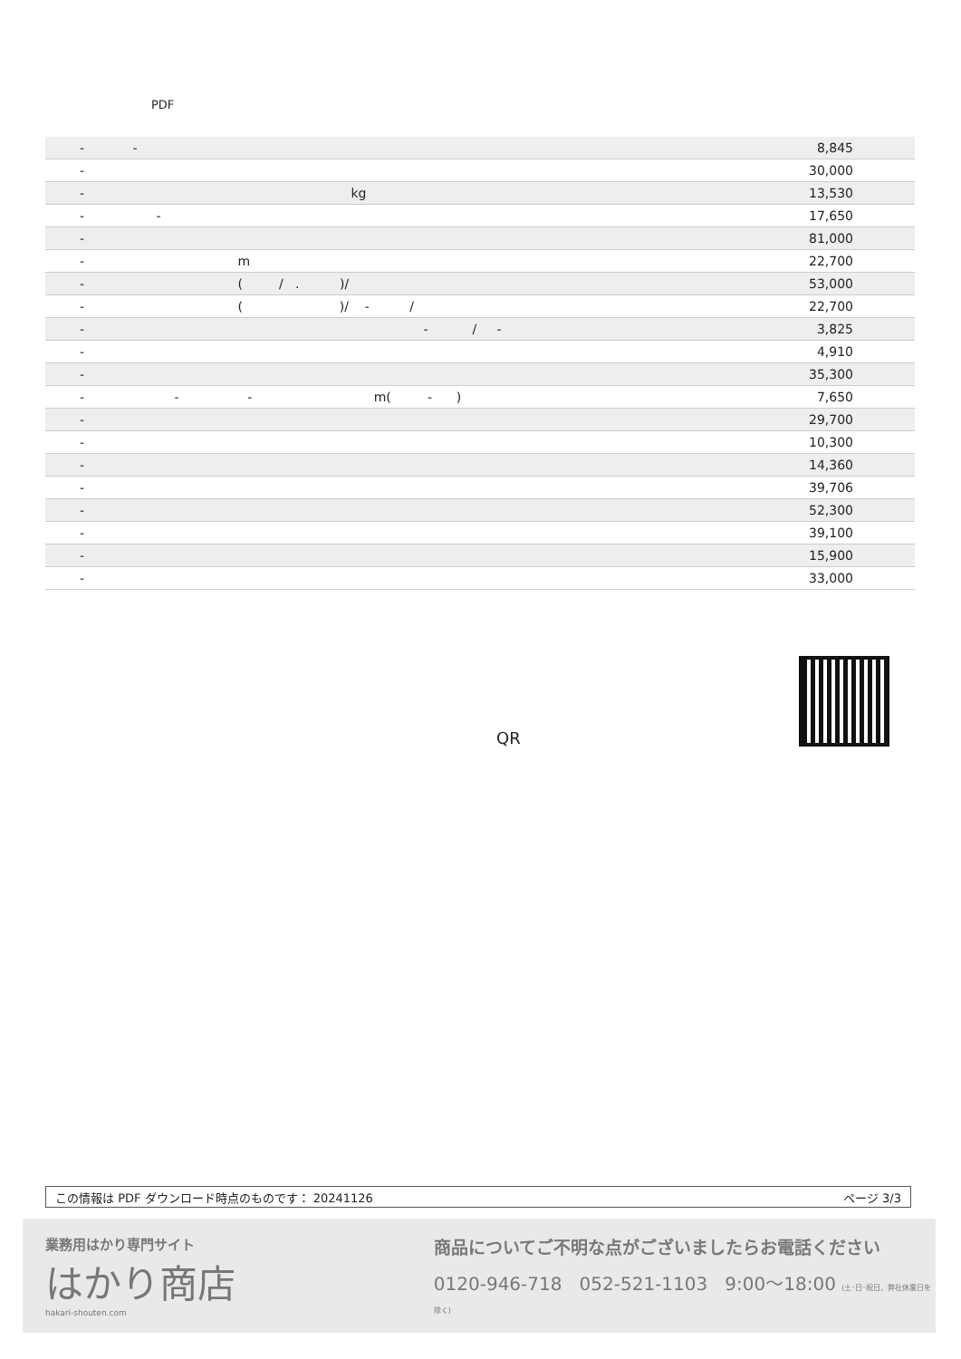PDF
| - - | 8,845 |
| - | 30,000 |
| - kg | 13,530 |
| - - | 17,650 |
| - | 81,000 |
| - m | 22,700 |
| - ( / . )/ | 53,000 |
| - ( )/ - / | 22,700 |
| - - / - | 3,825 |
| - | 4,910 |
| - | 35,300 |
| - - - m( - ) | 7,650 |
| - | 29,700 |
| - | 10,300 |
| - | 14,360 |
| - | 39,706 |
| - | 52,300 |
| - | 39,100 |
| - | 15,900 |
| - | 33,000 |
QR
この情報は PDF ダウンロード時点のものです： 20241126 ページ 3/3
業務用はかり専門サイト
はかり商店
hakari-shouten.com
商品についてご不明な点がございましたらお電話ください
0120-946-718 052-521-1103 9:00〜18:00 (土･日･祝日、弊社休業日を除く)